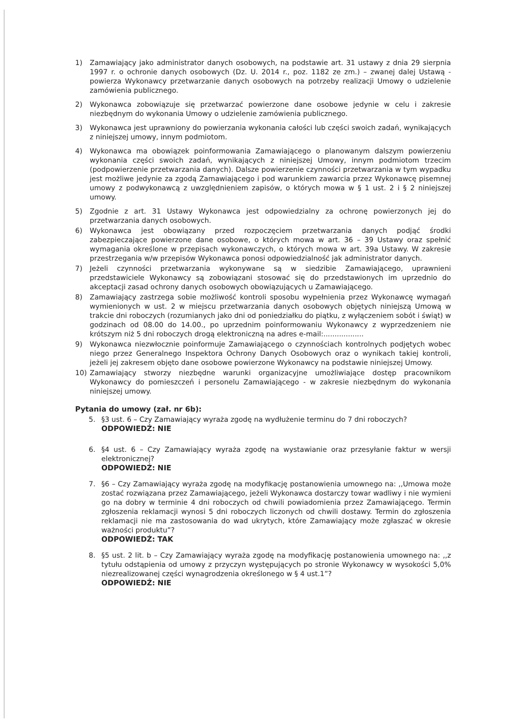1) Zamawiający jako administrator danych osobowych, na podstawie art. 31 ustawy z dnia 29 sierpnia 1997 r. o ochronie danych osobowych (Dz. U. 2014 r., poz. 1182 ze zm.) – zwanej dalej Ustawą - powierza Wykonawcy przetwarzanie danych osobowych na potrzeby realizacji Umowy o udzielenie zamówienia publicznego.
2) Wykonawca zobowiązuje się przetwarzać powierzone dane osobowe jedynie w celu i zakresie niezbędnym do wykonania Umowy o udzielenie zamówienia publicznego.
3) Wykonawca jest uprawniony do powierzania wykonania całości lub części swoich zadań, wynikających z niniejszej umowy, innym podmiotom.
4) Wykonawca ma obowiązek poinformowania Zamawiającego o planowanym dalszym powierzeniu wykonania części swoich zadań, wynikających z niniejszej Umowy, innym podmiotom trzecim (podpowierzenie przetwarzania danych). Dalsze powierzenie czynności przetwarzania w tym wypadku jest możliwe jedynie za zgodą Zamawiającego i pod warunkiem zawarcia przez Wykonawcę pisemnej umowy z podwykonawcą z uwzględnieniem zapisów, o których mowa w § 1 ust. 2 i § 2 niniejszej umowy.
5) Zgodnie z art. 31 Ustawy Wykonawca jest odpowiedzialny za ochronę powierzonych jej do przetwarzania danych osobowych.
6) Wykonawca jest obowiązany przed rozpoczęciem przetwarzania danych podjąć środki zabezpieczające powierzone dane osobowe, o których mowa w art. 36 – 39 Ustawy oraz spełnić wymagania określone w przepisach wykonawczych, o których mowa w art. 39a Ustawy. W zakresie przestrzegania w/w przepisów Wykonawca ponosi odpowiedzialność jak administrator danych.
7) Jeżeli czynności przetwarzania wykonywane są w siedzibie Zamawiającego, uprawnieni przedstawiciele Wykonawcy są zobowiązani stosować się do przedstawionych im uprzednio do akceptacji zasad ochrony danych osobowych obowiązujących u Zamawiającego.
8) Zamawiający zastrzega sobie możliwość kontroli sposobu wypełnienia przez Wykonawcę wymagań wymienionych w ust. 2 w miejscu przetwarzania danych osobowych objętych niniejszą Umową w trakcie dni roboczych (rozumianych jako dni od poniedziałku do piątku, z wyłączeniem sobót i świąt) w godzinach od 08.00 do 14.00., po uprzednim poinformowaniu Wykonawcy z wyprzedzeniem nie krótszym niż 5 dni roboczych drogą elektroniczną na adres e-mail:..................
9) Wykonawca niezwłocznie poinformuje Zamawiającego o czynnościach kontrolnych podjętych wobec niego przez Generalnego Inspektora Ochrony Danych Osobowych oraz o wynikach takiej kontroli, jeżeli jej zakresem objęto dane osobowe powierzone Wykonawcy na podstawie niniejszej Umowy.
10) Zamawiający stworzy niezbędne warunki organizacyjne umożliwiające dostęp pracownikom Wykonawcy do pomieszczeń i personelu Zamawiającego - w zakresie niezbędnym do wykonania niniejszej umowy.
Pytania do umowy (zał. nr 6b):
5. §3 ust. 6 – Czy Zamawiający wyraża zgodę na wydłużenie terminu do 7 dni roboczych?
ODPOWIEDŹ: NIE
6. §4 ust. 6 – Czy Zamawiający wyraża zgodę na wystawianie oraz przesyłanie faktur w wersji elektronicznej?
ODPOWIEDŹ: NIE
7. §6 – Czy Zamawiający wyraża zgodę na modyfikację postanowienia umownego na: ,,Umowa może zostać rozwiązana przez Zamawiającego, jeżeli Wykonawca dostarczy towar wadliwy i nie wymieni go na dobry w terminie 4 dni roboczych od chwili powiadomienia przez Zamawiającego. Termin zgłoszenia reklamacji wynosi 5 dni roboczych liczonych od chwili dostawy. Termin do zgłoszenia reklamacji nie ma zastosowania do wad ukrytych, które Zamawiający może zgłaszać w okresie ważności produktu”?
ODPOWIEDŹ: TAK
8. §5 ust. 2 lit. b – Czy Zamawiający wyraża zgodę na modyfikację postanowienia umownego na: ,,z tytułu odstąpienia od umowy z przyczyn występujących po stronie Wykonawcy w wysokości 5,0% niezrealizowanej części wynagrodzenia określonego w § 4 ust.1”?
ODPOWIEDŹ: NIE